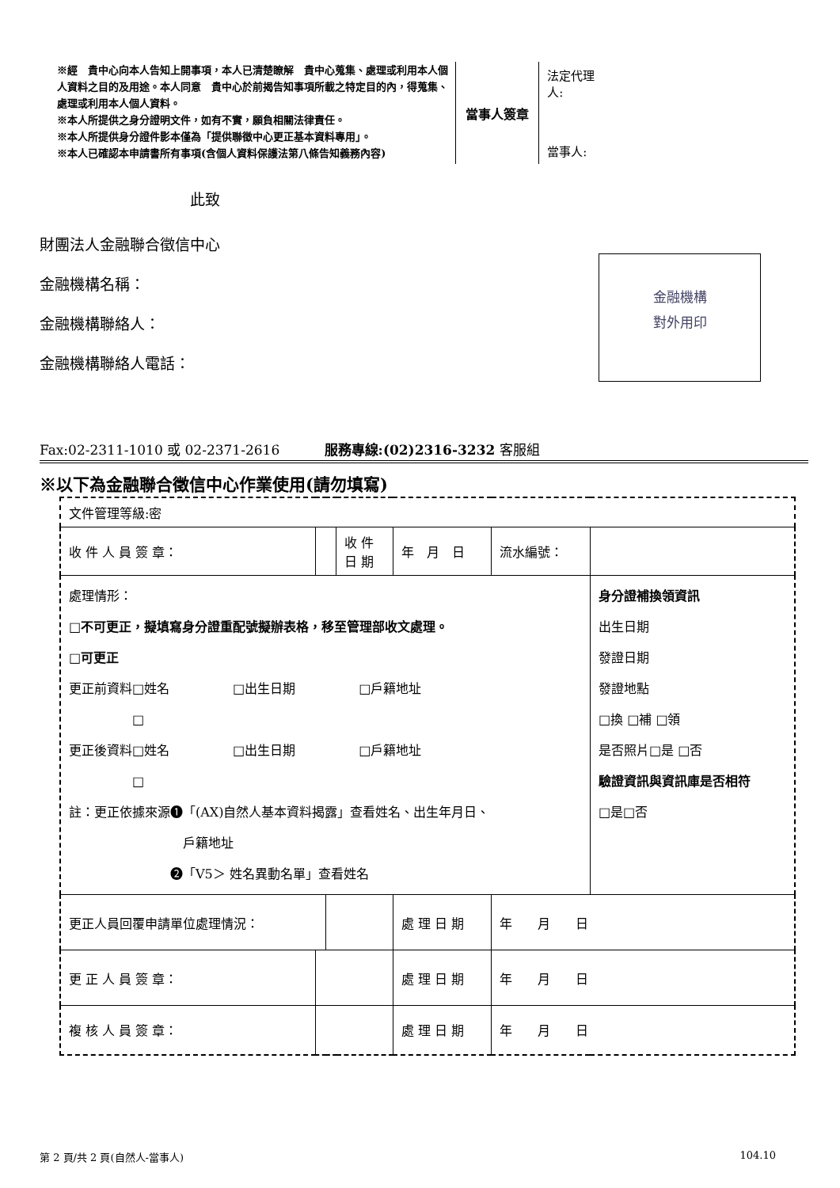※經　貴中心向本人告知上開事項，本人已清楚瞭解　貴中心蒐集、處理或利用本人個人資料之目的及用途。本人同意　貴中心於前揭告知事項所載之特定目的內，得蒐集、處理或利用本人個人資料。
※本人所提供之身分證明文件，如有不實，願負相關法律責任。
※本人所提供身分證件影本僅為「提供聯徵中心更正基本資料專用」。
※本人已確認本申請書所有事項(含個人資料保護法第八條告知義務內容)
當事人簽章
法定代理人:
當事人:
此致
財團法人金融聯合徵信中心
金融機構名稱：
金融機構聯絡人：
金融機構聯絡人電話：
金融機構
對外用印
Fax:02-2311-1010 或 02-2371-2616 　　　服務專線:(02)2316-3232 客服組
※以下為金融聯合徵信中心作業使用(請勿填寫)
| 文件管理等級:密 | | | | | | |
| 收 件 人 員 簽 章： | | | 收 件 日 期 | 年 月 日 | 流水編號： | |
| 處理情形： □不可更正，擬填寫身分證重配號擬辦表格，移至管理部收文處理。 □可更正 更正前資料□姓名 □出生日期 □戶籍地址 □ 更正後資料□姓名 □出生日期 □戶籍地址 □ 註：更正依據來源❶「(AX)自然人基本資料揭露」查看姓名、出生年月日、 戶籍地址 ❷「V5＞ 姓名異動名單」查看姓名 | | | | | | 身分證補換領資訊 出生日期 發證日期 發證地點 □換 □補 □領 是否照片□是 □否 驗證資訊與資訊庫是否相符 □是□否 |
| 更正人員回覆申請單位處理情況： | | | | 處 理 日 期 | 年 月 日 | |
| 更 正 人 員 簽 章： | | | | 處 理 日 期 | 年 月 日 | |
| 複 核 人 員 簽 章： | | | | 處 理 日 期 | 年 月 日 | |
第 2 頁/共 2 頁(自然人-當事人) 104.10